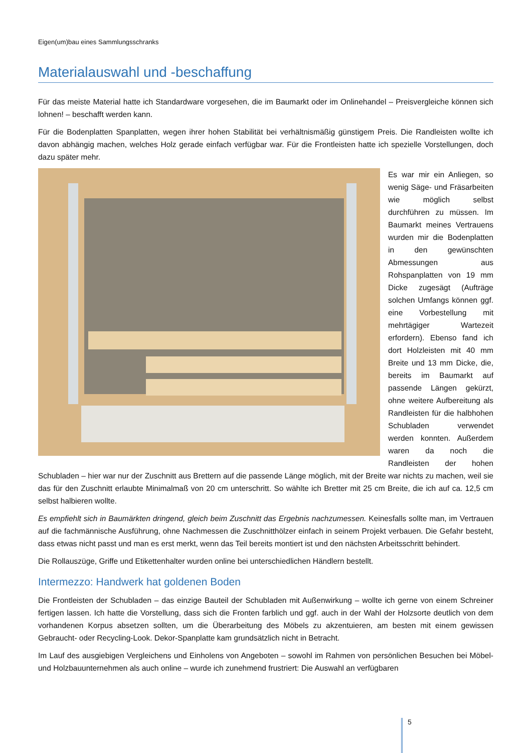Eigen(um)bau eines Sammlungsschranks
Materialauswahl und -beschaffung
Für das meiste Material hatte ich Standardware vorgesehen, die im Baumarkt oder im Onlinehandel – Preisvergleiche können sich lohnen! – beschafft werden kann.
Für die Bodenplatten Spanplatten, wegen ihrer hohen Stabilität bei verhältnismäßig günstigem Preis. Die Randleisten wollte ich davon abhängig machen, welches Holz gerade einfach verfügbar war. Für die Frontleisten hatte ich spezielle Vorstellungen, doch dazu später mehr.
Es war mir ein Anliegen, so wenig Säge- und Fräsarbeiten wie möglich selbst durchführen zu müssen. Im Baumarkt meines Vertrauens wurden mir die Bodenplatten in den gewünschten Abmessungen aus Rohspanplatten von 19 mm Dicke zugesägt (Aufträge solchen Umfangs können ggf. eine Vorbestellung mit mehrtägiger Wartezeit erfordern). Ebenso fand ich dort Holzleisten mit 40 mm Breite und 13 mm Dicke, die, bereits im Baumarkt auf passende Längen gekürzt, ohne weitere Aufbereitung als Randleisten für die halbhohen Schubladen verwendet werden konnten. Außerdem waren da noch die Randleisten der hohen Schubladen – hier war nur der Zuschnitt aus Brettern auf die passende Länge möglich, mit der Breite war nichts zu machen, weil sie das für den Zuschnitt erlaubte Minimalmaß von 20 cm unterschritt. So wählte ich Bretter mit 25 cm Breite, die ich auf ca. 12,5 cm selbst halbieren wollte.
Es empfiehlt sich in Baumärkten dringend, gleich beim Zuschnitt das Ergebnis nachzumessen. Keinesfalls sollte man, im Vertrauen auf die fachmännische Ausführung, ohne Nachmessen die Zuschnitthölzer einfach in seinem Projekt verbauen. Die Gefahr besteht, dass etwas nicht passt und man es erst merkt, wenn das Teil bereits montiert ist und den nächsten Arbeitsschritt behindert.
Die Rollauszüge, Griffe und Etikettenhalter wurden online bei unterschiedlichen Händlern bestellt.
Intermezzo: Handwerk hat goldenen Boden
Die Frontleisten der Schubladen – das einzige Bauteil der Schubladen mit Außenwirkung – wollte ich gerne von einem Schreiner fertigen lassen. Ich hatte die Vorstellung, dass sich die Fronten farblich und ggf. auch in der Wahl der Holzsorte deutlich von dem vorhandenen Korpus absetzen sollten, um die Überarbeitung des Möbels zu akzentuieren, am besten mit einem gewissen Gebraucht- oder Recycling-Look. Dekor-Spanplatte kam grundsätzlich nicht in Betracht.
Im Lauf des ausgiebigen Vergleichens und Einholens von Angeboten – sowohl im Rahmen von persönlichen Besuchen bei Möbel- und Holzbauunternehmen als auch online – wurde ich zunehmend frustriert: Die Auswahl an verfügbaren
5